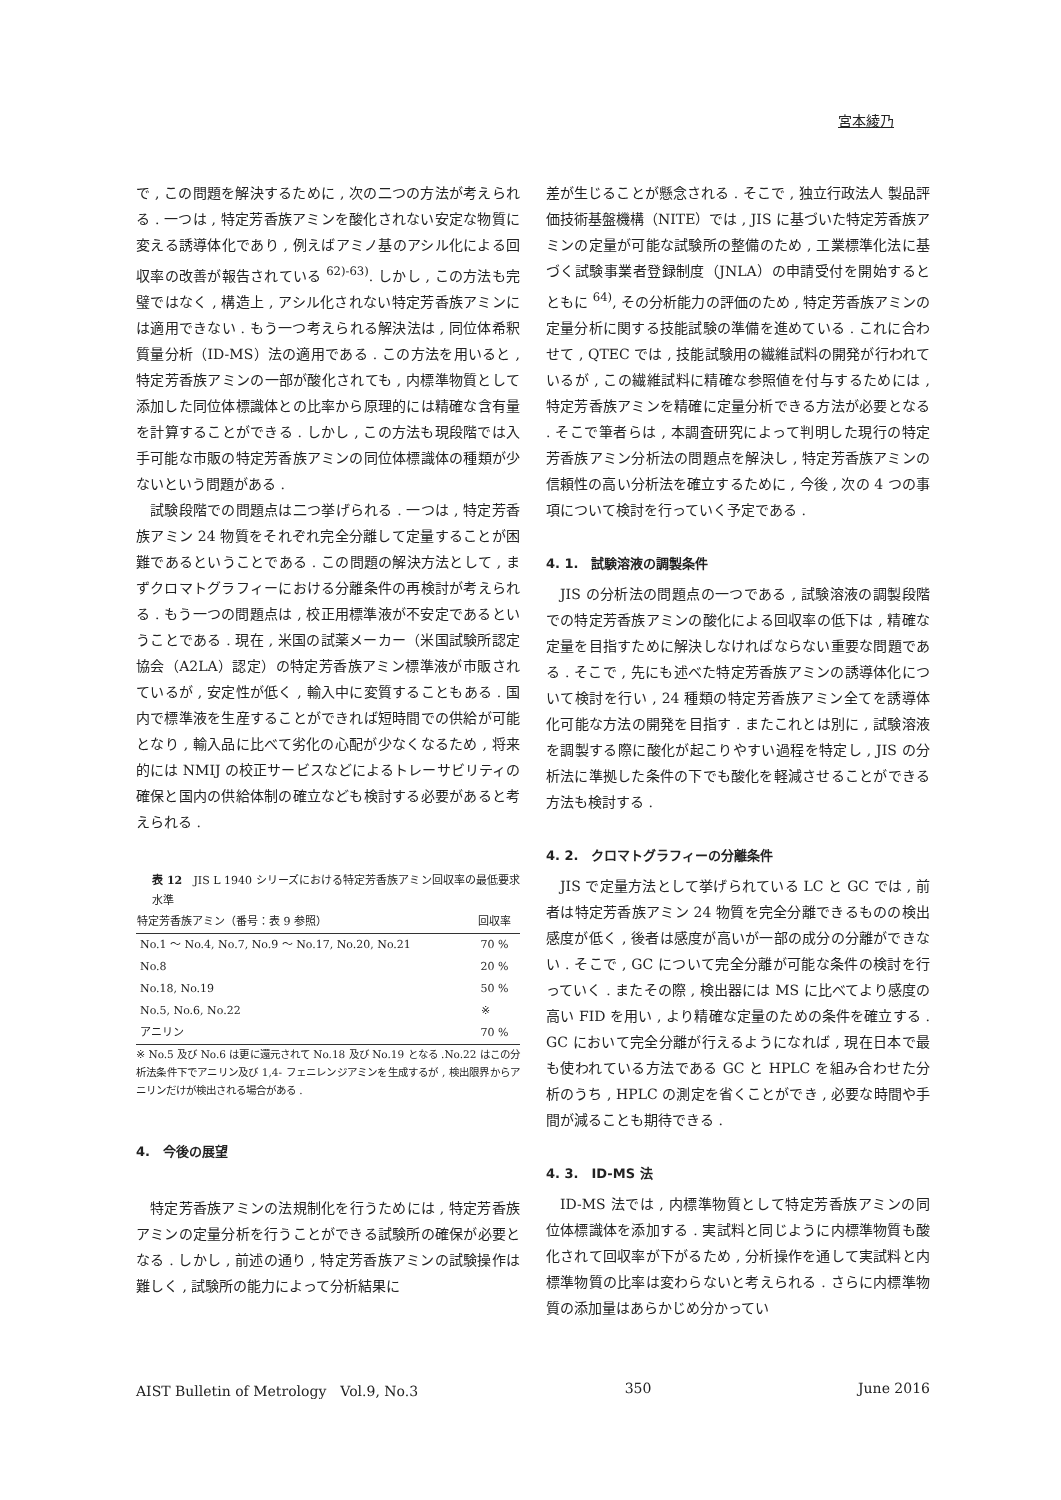宮本綾乃
で , この問題を解決するために , 次の二つの方法が考えられる . 一つは , 特定芳香族アミンを酸化されない安定な物質に変える誘導体化であり , 例えばアミノ基のアシル化による回収率の改善が報告されている <sup>62)-63)</sup>. しかし , この方法も完璧ではなく , 構造上 , アシル化されない特定芳香族アミンには適用できない . もう一つ考えられる解決法は , 同位体希釈質量分析（ID-MS）法の適用である . この方法を用いると , 特定芳香族アミンの一部が酸化されても , 内標準物質として添加した同位体標識体との比率から原理的には精確な含有量を計算することができる . しかし , この方法も現段階では入手可能な市販の特定芳香族アミンの同位体標識体の種類が少ないという問題がある .
試験段階での問題点は二つ挙げられる . 一つは , 特定芳香族アミン 24 物質をそれぞれ完全分離して定量することが困難であるということである . この問題の解決方法として , まずクロマトグラフィーにおける分離条件の再検討が考えられる . もう一つの問題点は , 校正用標準液が不安定であるということである . 現在 , 米国の試薬メーカー（米国試験所認定協会（A2LA）認定）の特定芳香族アミン標準液が市販されているが , 安定性が低く , 輸入中に変質することもある . 国内で標準液を生産することができれば短時間での供給が可能となり , 輸入品に比べて劣化の心配が少なくなるため , 将来的には NMIJ の校正サービスなどによるトレーサビリティの確保と国内の供給体制の確立なども検討する必要があると考えられる .
表 12　JIS L 1940 シリーズにおける特定芳香族アミン回収率の最低要求水準
| 特定芳香族アミン（番号：表 9 参照） | 回収率 |
| --- | --- |
| No.1 ～ No.4, No.7, No.9 ～ No.17, No.20, No.21 | 70 % |
| No.8 | 20 % |
| No.18, No.19 | 50 % |
| No.5, No.6, No.22 | ※ |
| アニリン | 70 % |
※ No.5 及び No.6 は更に還元されて No.18 及び No.19 となる .No.22 はこの分析法条件下でアニリン及び 1,4- フェニレンジアミンを生成するが , 検出限界からアニリンだけが検出される場合がある .
4.　今後の展望
特定芳香族アミンの法規制化を行うためには , 特定芳香族アミンの定量分析を行うことができる試験所の確保が必要となる . しかし , 前述の通り , 特定芳香族アミンの試験操作は難しく , 試験所の能力によって分析結果に
差が生じることが懸念される . そこで , 独立行政法人 製品評価技術基盤機構（NITE）では , JIS に基づいた特定芳香族アミンの定量が可能な試験所の整備のため , 工業標準化法に基づく試験事業者登録制度（JNLA）の申請受付を開始するとともに <sup>64)</sup>, その分析能力の評価のため , 特定芳香族アミンの定量分析に関する技能試験の準備を進めている . これに合わせて , QTEC では , 技能試験用の繊維試料の開発が行われているが , この繊維試料に精確な参照値を付与するためには , 特定芳香族アミンを精確に定量分析できる方法が必要となる . そこで筆者らは , 本調査研究によって判明した現行の特定芳香族アミン分析法の問題点を解決し , 特定芳香族アミンの信頼性の高い分析法を確立するために , 今後 , 次の 4 つの事項について検討を行っていく予定である .
4. 1.　試験溶液の調製条件
JIS の分析法の問題点の一つである , 試験溶液の調製段階での特定芳香族アミンの酸化による回収率の低下は , 精確な定量を目指すために解決しなければならない重要な問題である . そこで , 先にも述べた特定芳香族アミンの誘導体化について検討を行い , 24 種類の特定芳香族アミン全てを誘導体化可能な方法の開発を目指す . またこれとは別に , 試験溶液を調製する際に酸化が起こりやすい過程を特定し , JIS の分析法に準拠した条件の下でも酸化を軽減させることができる方法も検討する .
4. 2.　クロマトグラフィーの分離条件
JIS で定量方法として挙げられている LC と GC では , 前者は特定芳香族アミン 24 物質を完全分離できるものの検出感度が低く , 後者は感度が高いが一部の成分の分離ができない . そこで , GC について完全分離が可能な条件の検討を行っていく . またその際 , 検出器には MS に比べてより感度の高い FID を用い , より精確な定量のための条件を確立する . GC において完全分離が行えるようになれば , 現在日本で最も使われている方法である GC と HPLC を組み合わせた分析のうち , HPLC の測定を省くことができ , 必要な時間や手間が減ることも期待できる .
4. 3.　ID-MS 法
ID-MS 法では , 内標準物質として特定芳香族アミンの同位体標識体を添加する . 実試料と同じように内標準物質も酸化されて回収率が下がるため , 分析操作を通して実試料と内標準物質の比率は変わらないと考えられる . さらに内標準物質の添加量はあらかじめ分かってい
AIST Bulletin of Metrology　Vol.9, No.3 350 June 2016